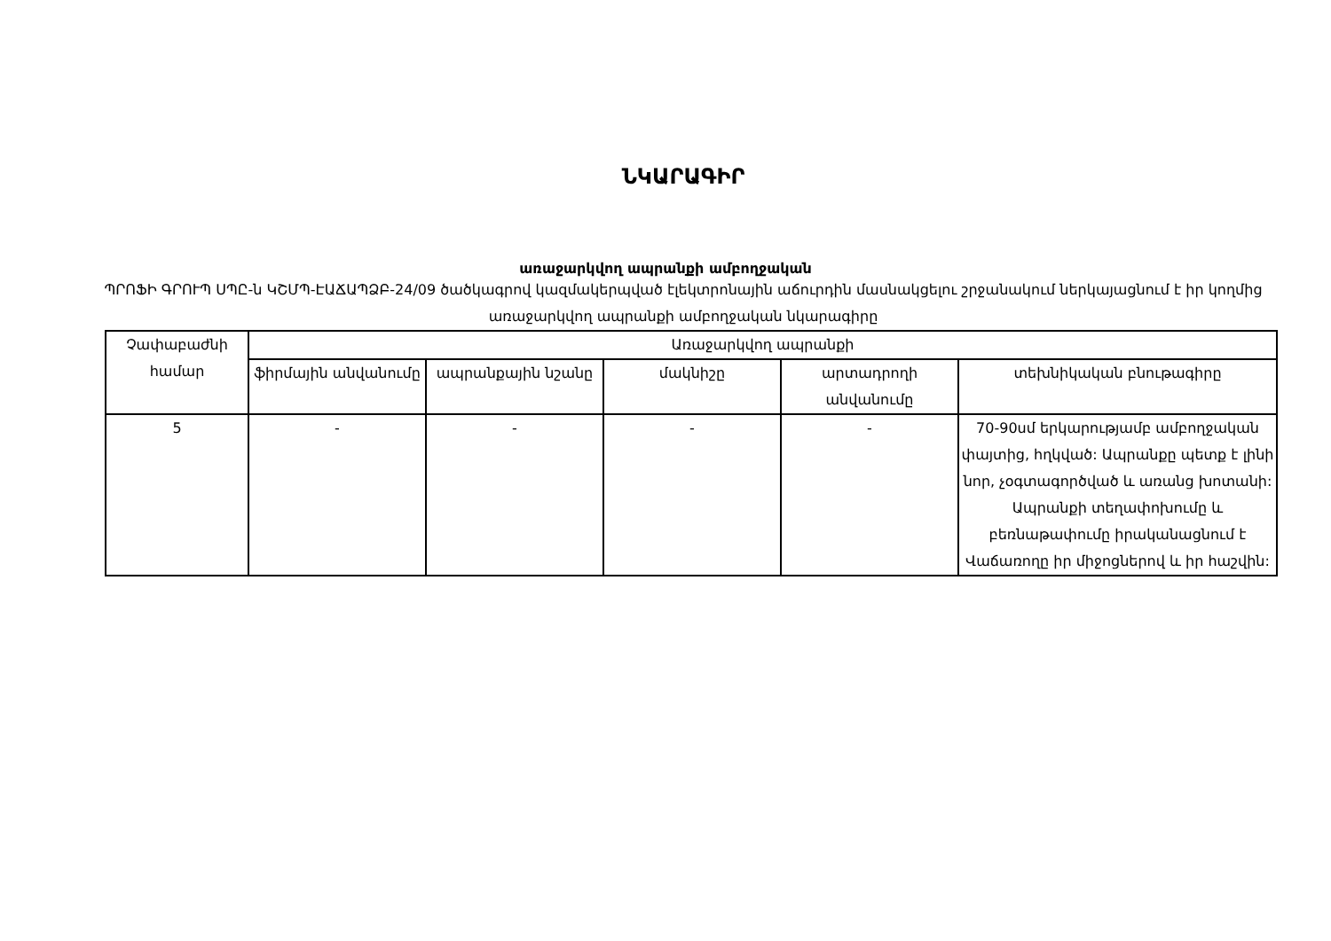ՆԿԱՐԱԳԻՐ
առաջարկվող ապրանքի ամբողջական
ՊՐՈՖԻ ԳՐՈՒՊ ՍՊԸ-ն ԿՇՄՊ-ԷԱՃԱՊՁԲ-24/09 ծածկագրով կազմակերպված էլեկտրոնային աճուրդին մասնակցելու շրջանակում ներկայացնում է իր կողմից առաջարկվող ապրանքի ամբողջական նկարագիրը
| Չափաբաժնի համար | Առաջարկվող ապրանքի | | | | |
| --- | --- | --- | --- | --- | --- |
| | ֆիրմային անվանումը | ապրանքային նշանը | մակնիշը | արտադրողի անվանումը | տեխնիկական բնութագիրը |
| 5 | - | - | - | - | 70-90սմ երկարությամբ ամբողջական փայտից, հղկված: Ապրանքը պետք է լինի նոր, չօգտագործված և առանց խոտանի: Ապրանքի տեղափոխումը և բեռնաթափումը իրականացնում է Վաճառողը իր միջոցներով և իր հաշվին: |